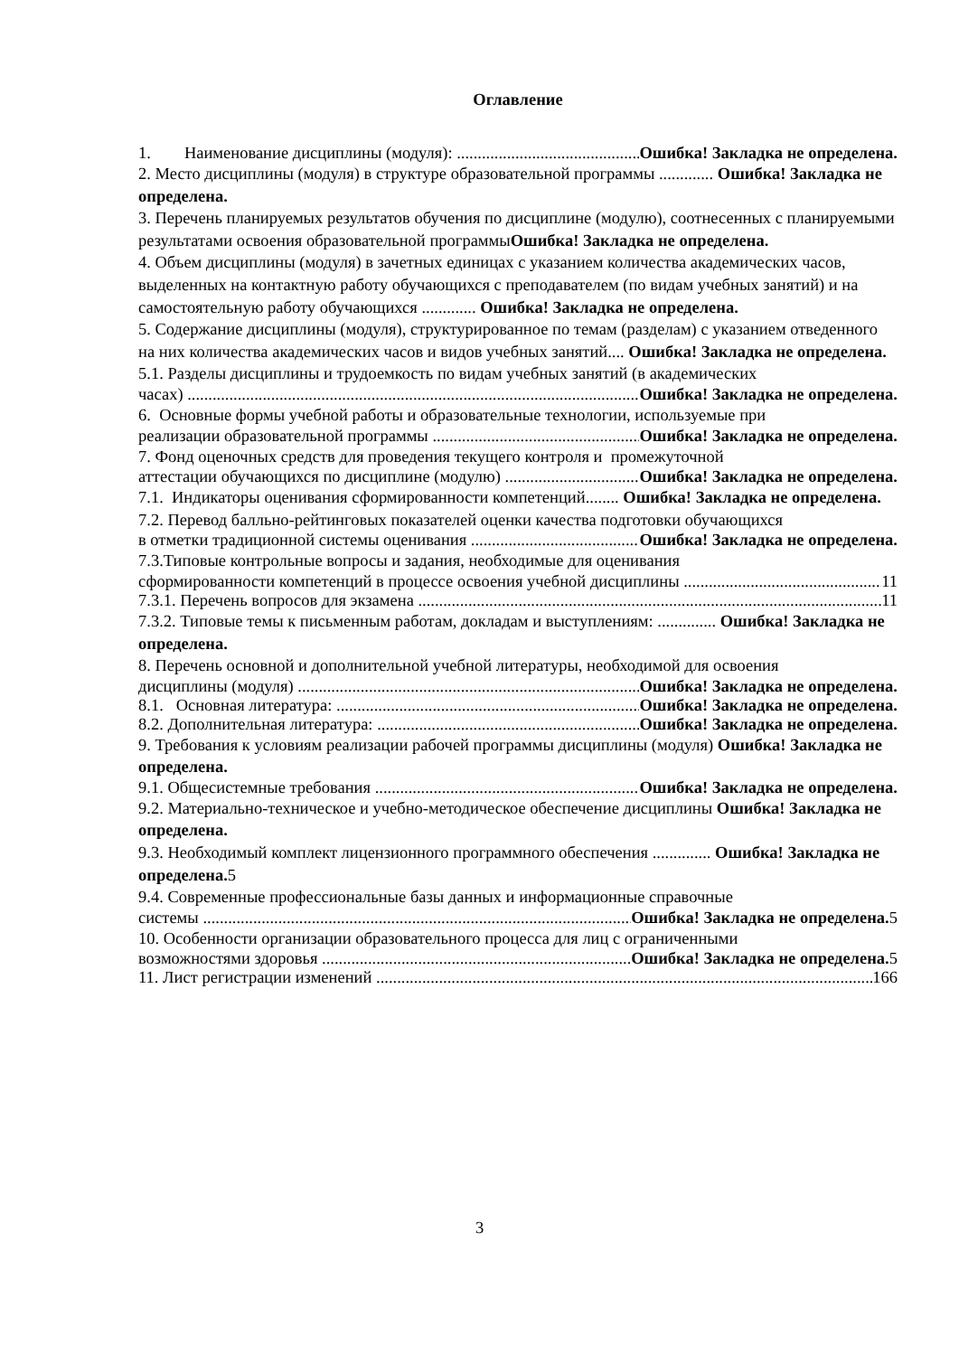Оглавление
1. Наименование дисциплины (модуля): Ошибка! Закладка не определена.
2. Место дисциплины (модуля) в структуре образовательной программы ............. Ошибка! Закладка не определена.
3. Перечень планируемых результатов обучения по дисциплине (модулю), соотнесенных с планируемыми результатами освоения образовательной программыОшибка! Закладка не определена.
4. Объем дисциплины (модуля) в зачетных единицах с указанием количества академических часов, выделенных на контактную работу обучающихся с преподавателем (по видам учебных занятий) и на самостоятельную работу обучающихся ............. Ошибка! Закладка не определена.
5. Содержание дисциплины (модуля), структурированное по темам (разделам) с указанием отведенного на них количества академических часов и видов учебных занятий.... Ошибка! Закладка не определена.
5.1. Разделы дисциплины и трудоемкость по видам учебных занятий (в академических
часах) Ошибка! Закладка не определена.
6. Основные формы учебной работы и образовательные технологии, используемые при
реализации образовательной программы Ошибка! Закладка не определена.
7. Фонд оценочных средств для проведения текущего контроля и промежуточной
аттестации обучающихся по дисциплине (модулю) Ошибка! Закладка не определена.
7.1. Индикаторы оценивания сформированности компетенций........ Ошибка! Закладка не определена.
7.2. Перевод балльно-рейтинговых показателей оценки качества подготовки обучающихся
в отметки традиционной системы оценивания Ошибка! Закладка не определена.
7.3.Типовые контрольные вопросы и задания, необходимые для оценивания
сформированности компетенций в процессе освоения учебной дисциплины 11
7.3.1. Перечень вопросов для экзамена 11
7.3.2. Типовые темы к письменным работам, докладам и выступлениям: .............. Ошибка! Закладка не определена.
8. Перечень основной и дополнительной учебной литературы, необходимой для освоения
дисциплины (модуля) Ошибка! Закладка не определена.
8.1. Основная литература: Ошибка! Закладка не определена.
8.2. Дополнительная литература: Ошибка! Закладка не определена.
9. Требования к условиям реализации рабочей программы дисциплины (модуля) Ошибка! Закладка не определена.
9.1. Общесистемные требования Ошибка! Закладка не определена.
9.2. Материально-техническое и учебно-методическое обеспечение дисциплины Ошибка! Закладка не определена.
9.3. Необходимый комплект лицензионного программного обеспечения .............. Ошибка! Закладка не определена. 5
9.4. Современные профессиональные базы данных и информационные справочные
системы Ошибка! Закладка не определена. 5
10. Особенности организации образовательного процесса для лиц с ограниченными
возможностями здоровья Ошибка! Закладка не определена. 5
11. Лист регистрации изменений 166
3